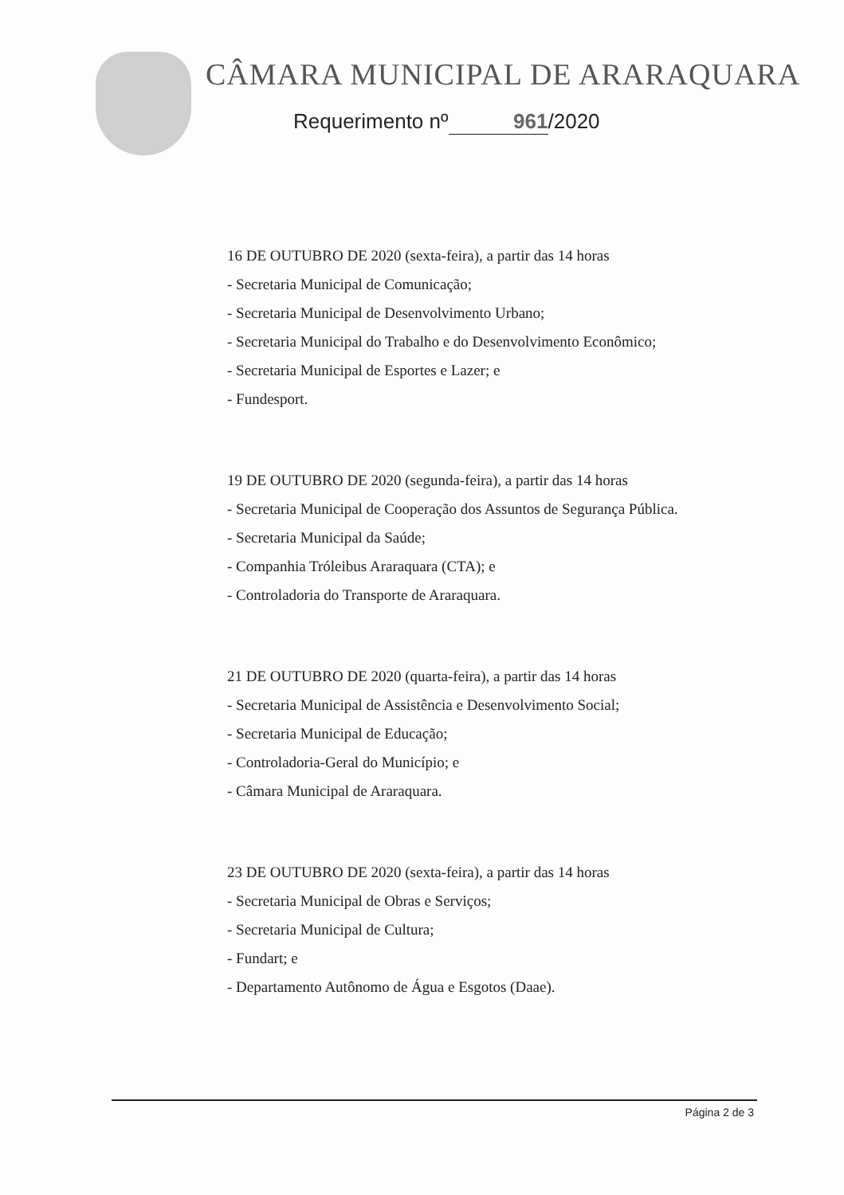CÂMARA MUNICIPAL DE ARARAQUARA
Requerimento nº 961 /2020
16 DE OUTUBRO DE 2020 (sexta-feira), a partir das 14 horas
- Secretaria Municipal de Comunicação;
- Secretaria Municipal de Desenvolvimento Urbano;
- Secretaria Municipal do Trabalho e do Desenvolvimento Econômico;
- Secretaria Municipal de Esportes e Lazer; e
- Fundesport.
19 DE OUTUBRO DE 2020 (segunda-feira), a partir das 14 horas
- Secretaria Municipal de Cooperação dos Assuntos de Segurança Pública.
- Secretaria Municipal da Saúde;
- Companhia Tróleibus Araraquara (CTA); e
- Controladoria do Transporte de Araraquara.
21 DE OUTUBRO DE 2020 (quarta-feira), a partir das 14 horas
- Secretaria Municipal de Assistência e Desenvolvimento Social;
- Secretaria Municipal de Educação;
- Controladoria-Geral do Município; e
- Câmara Municipal de Araraquara.
23 DE OUTUBRO DE 2020 (sexta-feira), a partir das 14 horas
- Secretaria Municipal de Obras e Serviços;
- Secretaria Municipal de Cultura;
- Fundart; e
- Departamento Autônomo de Água e Esgotos (Daae).
Página 2 de 3